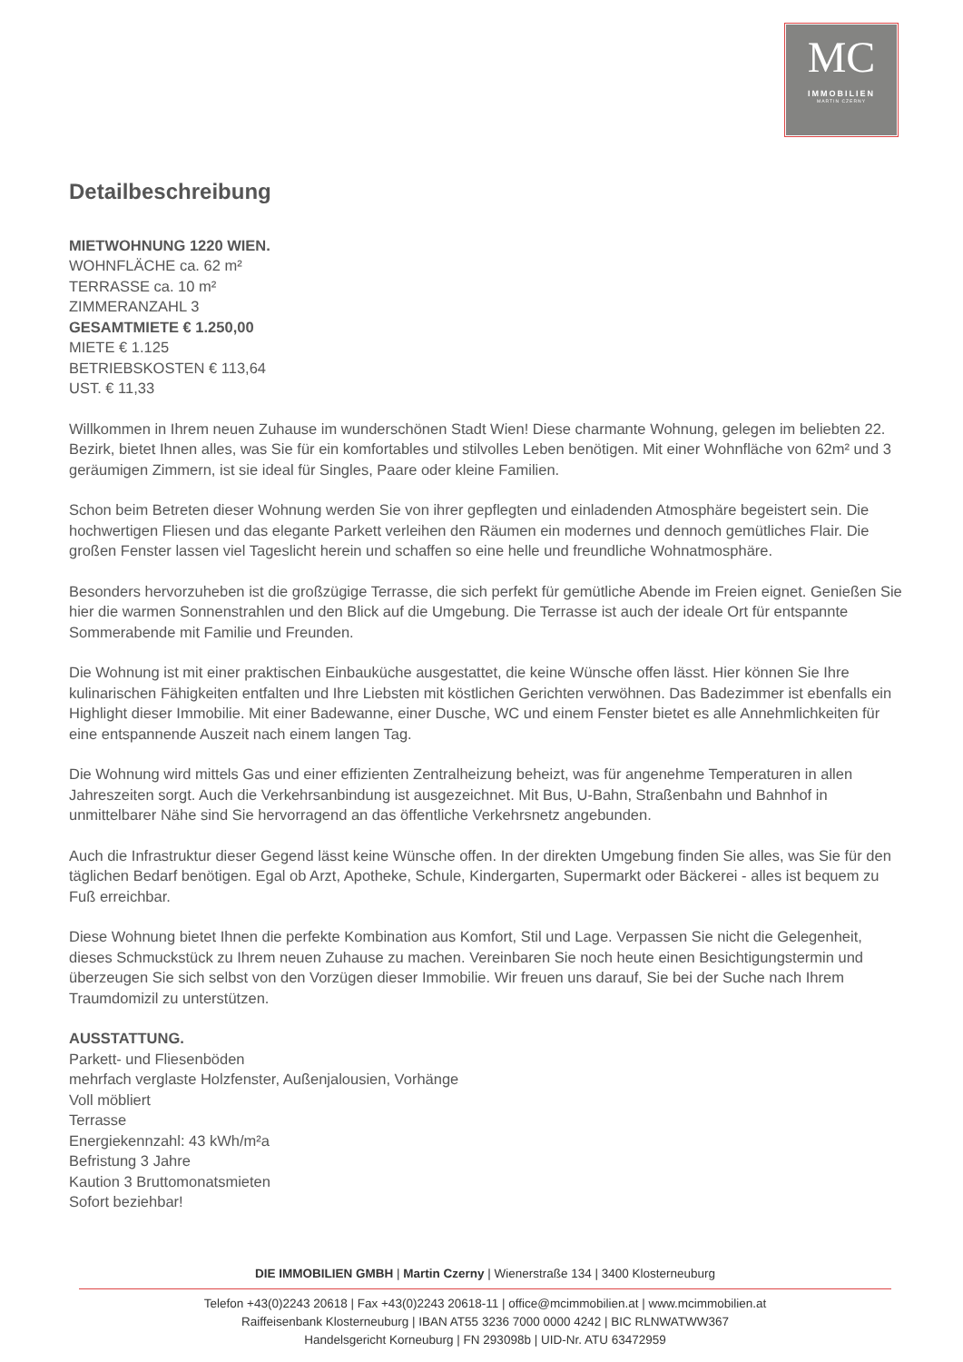MC
IMMOBILIEN
MARTIN CZERNY
Detailbeschreibung
MIETWOHNUNG 1220 WIEN.
WOHNFLÄCHE ca. 62 m²
TERRASSE ca. 10 m²
ZIMMERANZAHL 3
GESAMTMIETE € 1.250,00
MIETE € 1.125
BETRIEBSKOSTEN € 113,64
UST. € 11,33
Willkommen in Ihrem neuen Zuhause im wunderschönen Stadt Wien! Diese charmante Wohnung, gelegen im beliebten 22. Bezirk, bietet Ihnen alles, was Sie für ein komfortables und stilvolles Leben benötigen. Mit einer Wohnfläche von 62m² und 3 geräumigen Zimmern, ist sie ideal für Singles, Paare oder kleine Familien.
Schon beim Betreten dieser Wohnung werden Sie von ihrer gepflegten und einladenden Atmosphäre begeistert sein. Die hochwertigen Fliesen und das elegante Parkett verleihen den Räumen ein modernes und dennoch gemütliches Flair. Die großen Fenster lassen viel Tageslicht herein und schaffen so eine helle und freundliche Wohnatmosphäre.
Besonders hervorzuheben ist die großzügige Terrasse, die sich perfekt für gemütliche Abende im Freien eignet. Genießen Sie hier die warmen Sonnenstrahlen und den Blick auf die Umgebung. Die Terrasse ist auch der ideale Ort für entspannte Sommerabende mit Familie und Freunden.
Die Wohnung ist mit einer praktischen Einbauküche ausgestattet, die keine Wünsche offen lässt. Hier können Sie Ihre kulinarischen Fähigkeiten entfalten und Ihre Liebsten mit köstlichen Gerichten verwöhnen. Das Badezimmer ist ebenfalls ein Highlight dieser Immobilie. Mit einer Badewanne, einer Dusche, WC und einem Fenster bietet es alle Annehmlichkeiten für eine entspannende Auszeit nach einem langen Tag.
Die Wohnung wird mittels Gas und einer effizienten Zentralheizung beheizt, was für angenehme Temperaturen in allen Jahreszeiten sorgt. Auch die Verkehrsanbindung ist ausgezeichnet. Mit Bus, U-Bahn, Straßenbahn und Bahnhof in unmittelbarer Nähe sind Sie hervorragend an das öffentliche Verkehrsnetz angebunden.
Auch die Infrastruktur dieser Gegend lässt keine Wünsche offen. In der direkten Umgebung finden Sie alles, was Sie für den täglichen Bedarf benötigen. Egal ob Arzt, Apotheke, Schule, Kindergarten, Supermarkt oder Bäckerei - alles ist bequem zu Fuß erreichbar.
Diese Wohnung bietet Ihnen die perfekte Kombination aus Komfort, Stil und Lage. Verpassen Sie nicht die Gelegenheit, dieses Schmuckstück zu Ihrem neuen Zuhause zu machen. Vereinbaren Sie noch heute einen Besichtigungstermin und überzeugen Sie sich selbst von den Vorzügen dieser Immobilie. Wir freuen uns darauf, Sie bei der Suche nach Ihrem Traumdomizil zu unterstützen.
AUSSTATTUNG.
Parkett- und Fliesenböden
mehrfach verglaste Holzfenster, Außenjalousien, Vorhänge
Voll möbliert
Terrasse
Energiekennzahl: 43 kWh/m²a
Befristung 3 Jahre
Kaution 3 Bruttomonatsmieten
Sofort beziehbar!
DIE IMMOBILIEN GMBH | Martin Czerny | Wienerstraße 134 | 3400 Klosterneuburg
Telefon +43(0)2243 20618 | Fax +43(0)2243 20618-11 | office@mcimmobilien.at | www.mcimmobilien.at
Raiffeisenbank Klosterneuburg | IBAN AT55 3236 7000 0000 4242 | BIC RLNWATWW367
Handelsgericht Korneuburg | FN 293098b | UID-Nr. ATU 63472959